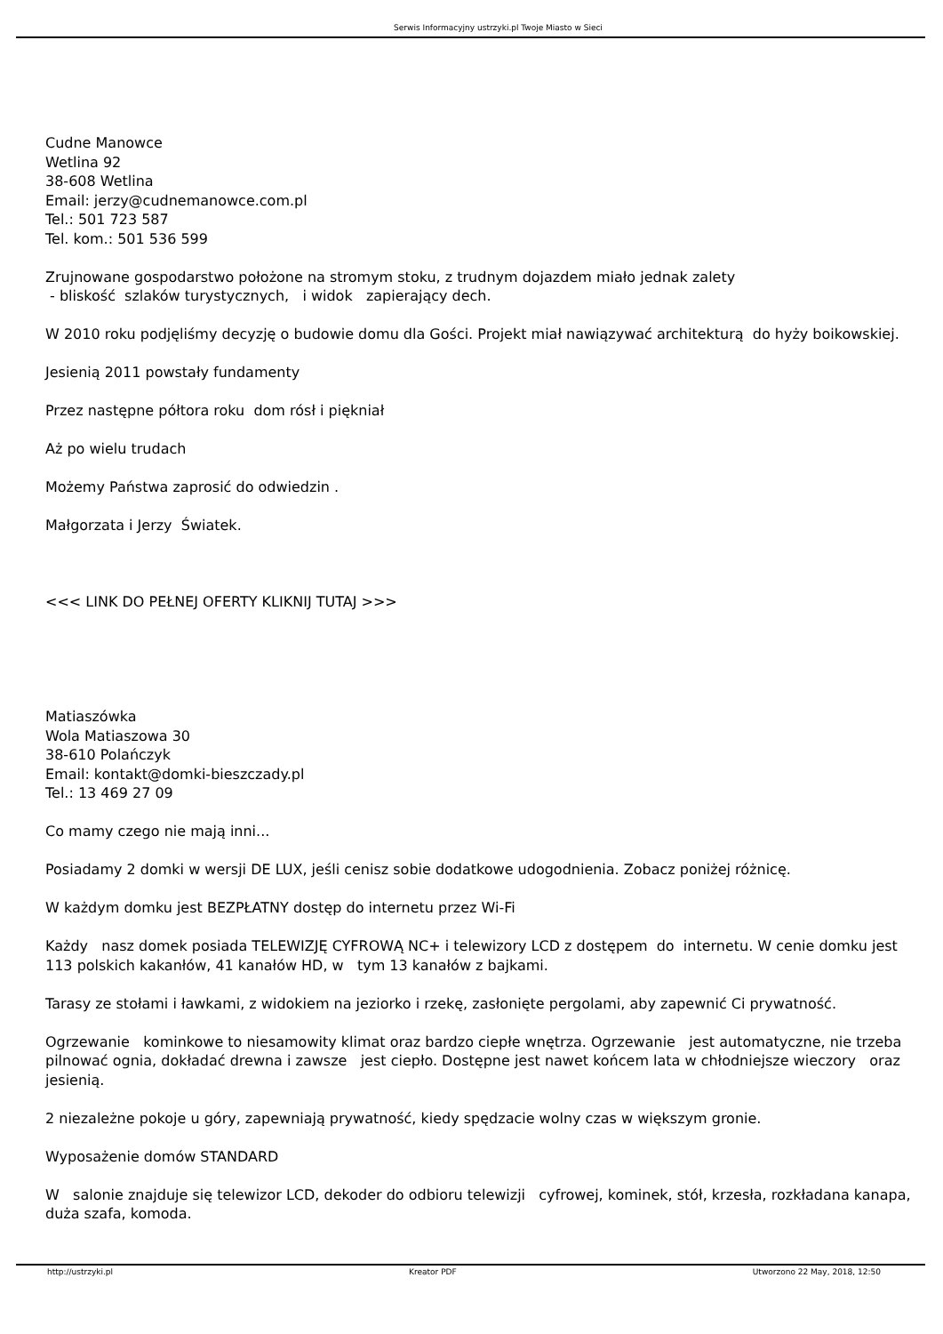Serwis Informacyjny ustrzyki.pl Twoje Miasto w Sieci
Cudne Manowce
Wetlina 92
38-608 Wetlina
Email: jerzy@cudnemanowce.com.pl
Tel.: 501 723 587
Tel. kom.: 501 536 599
Zrujnowane gospodarstwo położone na stromym stoku, z trudnym dojazdem miało jednak zalety
- bliskość szlaków turystycznych, i widok zapierający dech.
W 2010 roku podjęliśmy decyzję o budowie domu dla Gości. Projekt miał nawiązywać architekturą do hyży boikowskiej.
Jesienią 2011 powstały fundamenty
Przez następne półtora roku dom rósł i piękniał
Aż po wielu trudach
Możemy Państwa zaprosić do odwiedzin .
Małgorzata i Jerzy Światek.
<<< LINK DO PEŁNEJ OFERTY KLIKNIJ TUTAJ >>>
Matiaszówka
Wola Matiaszowa 30
38-610 Polańczyk
Email: kontakt@domki-bieszczady.pl
Tel.: 13 469 27 09
Co mamy czego nie mają inni...
Posiadamy 2 domki w wersji DE LUX, jeśli cenisz sobie dodatkowe udogodnienia. Zobacz poniżej różnicę.
W każdym domku jest BEZPŁATNY dostęp do internetu przez Wi-Fi
Każdy nasz domek posiada TELEWIZJĘ CYFROWĄ NC+ i telewizory LCD z dostępem do internetu. W cenie domku jest 113 polskich kakanłów, 41 kanałów HD, w tym 13 kanałów z bajkami.
Tarasy ze stołami i ławkami, z widokiem na jeziorko i rzekę, zasłonięte pergolami, aby zapewnić Ci prywatność.
Ogrzewanie kominkowe to niesamowity klimat oraz bardzo ciepłe wnętrza. Ogrzewanie jest automatyczne, nie trzeba pilnować ognia, dokładać drewna i zawsze jest ciepło. Dostępne jest nawet końcem lata w chłodniejsze wieczory oraz jesienią.
2 niezależne pokoje u góry, zapewniają prywatność, kiedy spędzacie wolny czas w większym gronie.
Wyposażenie domów STANDARD
W salonie znajduje się telewizor LCD, dekoder do odbioru telewizji cyfrowej, kominek, stół, krzesła, rozkładana kanapa, duża szafa, komoda.
http://ustrzyki.pl Kreator PDF Utworzono 22 May, 2018, 12:50